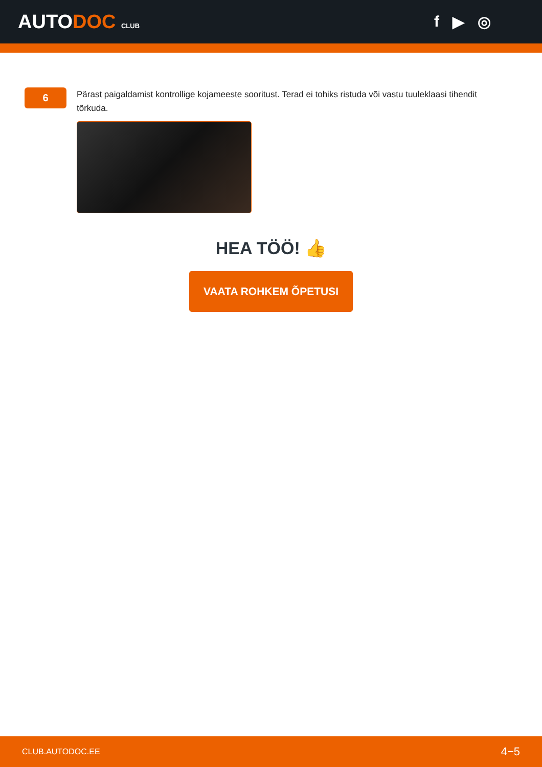AUTODOC CLUB
f ▶ ◎
6
Pärast paigaldamist kontrollige kojameeste sooritust. Terad ei tohiks ristuda või vastu tuuleklaasi tihendit tõrkuda.
HEA TÖÖ! 👍
VAATA ROHKEM ÕPETUSI
CLUB.AUTODOC.EE 4−5